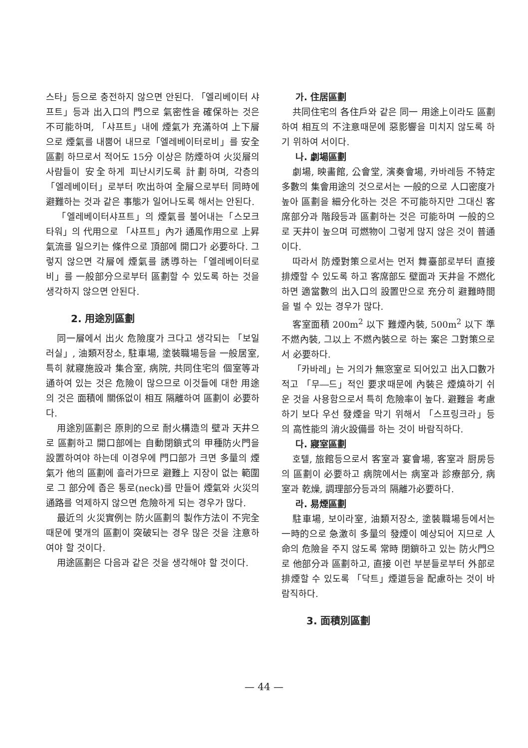스타」등으로 충전하지 않으면 안된다. 「엘리베이터 샤프트」등과 出入口의 門으로 氣密性을 確保하는 것은 不可能하며, 「샤프트」내에 煙氣가 充滿하여 上下層으로 煙氣를 내뿜어 내므로「엘레베이터로비」를 安全區劃 하므로서 적어도 15分 이상은 防煙하여 火災層의 사람들이 安全하게 피난시키도록 計劃하며, 각층의 「엘레베이터」로부터 吹出하여 全層으로부터 同時에 避難하는 것과 같은 事態가 일어나도록 해서는 안된다.
「엘레베이터샤프트」의 煙氣를 불어내는「스모크타워」의 代用으로 「샤프트」內가 通風作用으로 上昇氣流를 일으키는 條件으로 頂部에 開口가 必要하다. 그렇지 않으면 각層에 煙氣를 誘導하는「엘레베이터로비」를 一般部分으로부터 區劃할 수 있도록 하는 것을 생각하지 않으면 안된다.
2. 用途別區劃
同一層에서 出火 危險度가 크다고 생각되는 「보일러실」, 油類저장소, 駐車場, 塗裝職場등을 一般居室, 특히 就寢施設과 集合室, 病院, 共同住宅의 個室等과 通하여 있는 것은 危險이 많으므로 이것들에 대한 用途의 것은 面積에 關係없이 相互 隔離하여 區劃이 必要하다.
用途別區劃은 原則的으로 耐火構造의 壁과 天井으로 區劃하고 開口部에는 自動閉鎖式의 甲種防火門을 設置하여야 하는데 이경우에 門口部가 크면 多量의 煙氣가 他의 區劃에 흘러가므로 避難上 지장이 없는 範圍로 그 部分에 좁은 통로(neck)를 만들어 煙氣와 火災의 通路를 억제하지 않으면 危險하게 되는 경우가 많다.
最近의 火災實例는 防火區劃의 製作方法이 不完全때문에 몇개의 區劃이 突破되는 경우 많은 것을 注意하여야 할 것이다.
用途區劃은 다음과 같은 것을 생각해야 할 것이다.
가. 住居區劃
共同住宅의 各住戶와 같은 同一 用途上이라도 區劃하여 相互의 不注意때문에 惡影響을 미치지 않도록 하기 위하여 서이다.
나. 劇場區劃
劇場, 映畵館, 公會堂, 演奏會場, 카바레등 不特定 多數의 集會用途의 것으로서는 一般的으로 人口密度가 높아 區劃을 細分化하는 것은 不可能하지만 그대신 客席部分과 階段등과 區劃하는 것은 可能하며 一般的으로 天井이 높으며 可燃物이 그렇게 많지 않은 것이 普通이다.
따라서 防煙對策으로서는 먼저 舞臺部로부터 直接排煙할 수 있도록 하고 客席部도 壁面과 天井을 不燃化하면 適當數의 出入口의 設置만으로 充分히 避難時間을 벌 수 있는 경우가 많다.
客室面積 200m<sup>2</sup> 以下 難煙內裝, 500m<sup>2</sup> 以下 準不燃內裝, 그以上 不燃內裝으로 하는 案은 그對策으로서 必要하다.
「카바레」는 거의가 無窓室로 되어있고 出入口數가 적고 「무―드」적인 要求때문에 內裝은 煙燒하기 쉬운 것을 사용함으로서 특히 危險率이 높다. 避難을 考慮하기 보다 우선 發煙을 막기 위해서 「스프링크라」등의 高性能의 消火設備를 하는 것이 바람직하다.
다. 寢室區劃
호텔, 旅館등으로서 客室과 宴會場, 客室과 厨房등의 區劃이 必要하고 病院에서는 病室과 診療部分, 病室과 乾燥, 調理部分등과의 隔離가必要하다.
라. 易煙區劃
駐車場, 보이라室, 油類저장소, 塗裝職場등에서는 一時的으로 急激히 多量의 發煙이 예상되어 지므로 人命의 危險을 주지 않도록 常時 閉鎖하고 있는 防火門으로 他部分과 區劃하고, 直接 이런 부분들로부터 外部로 排煙할 수 있도록 「닥트」煙道등을 配慮하는 것이 바람직하다.
3. 面積別區劃
— 44 —